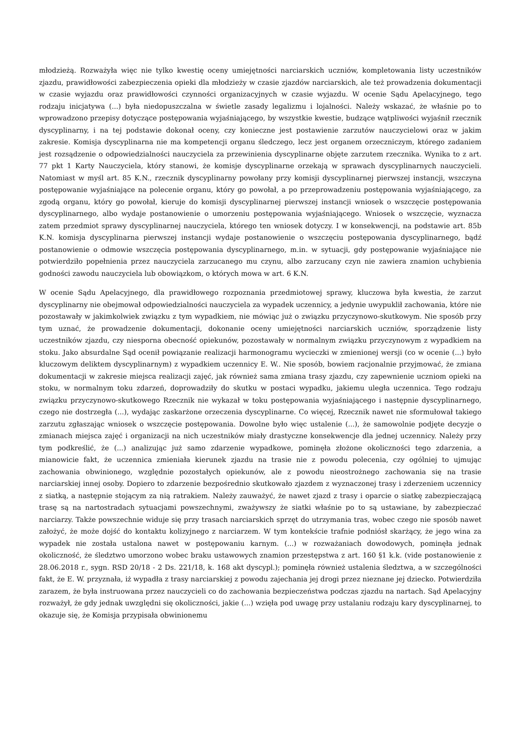młodzieżą. Rozważyła więc nie tylko kwestię oceny umiejętności narciarskich uczniów, kompletowania listy uczestników zjazdu, prawidłowości zabezpieczenia opieki dla młodzieży w czasie zjazdów narciarskich, ale też prowadzenia dokumentacji w czasie wyjazdu oraz prawidłowości czynności organizacyjnych w czasie wyjazdu. W ocenie Sądu Apelacyjnego, tego rodzaju inicjatywa (...) była niedopuszczalna w świetle zasady legalizmu i lojalności. Należy wskazać, że właśnie po to wprowadzono przepisy dotyczące postępowania wyjaśniającego, by wszystkie kwestie, budzące wątpliwości wyjaśnił rzecznik dyscyplinarny, i na tej podstawie dokonał oceny, czy konieczne jest postawienie zarzutów nauczycielowi oraz w jakim zakresie. Komisja dyscyplinarna nie ma kompetencji organu śledczego, lecz jest organem orzeczniczym, którego zadaniem jest rozsądzenie o odpowiedzialności nauczyciela za przewinienia dyscyplinarne objęte zarzutem rzecznika. Wynika to z art. 77 pkt 1 Karty Nauczyciela, który stanowi, że komisje dyscyplinarne orzekają w sprawach dyscyplinarnych nauczycieli. Natomiast w myśl art. 85 K.N., rzecznik dyscyplinarny powołany przy komisji dyscyplinarnej pierwszej instancji, wszczyna postępowanie wyjaśniające na polecenie organu, który go powołał, a po przeprowadzeniu postępowania wyjaśniającego, za zgodą organu, który go powołał, kieruje do komisji dyscyplinarnej pierwszej instancji wniosek o wszczęcie postępowania dyscyplinarnego, albo wydaje postanowienie o umorzeniu postępowania wyjaśniającego. Wniosek o wszczęcie, wyznacza zatem przedmiot sprawy dyscyplinarnej nauczyciela, którego ten wniosek dotyczy. I w konsekwencji, na podstawie art. 85b K.N. komisja dyscyplinarna pierwszej instancji wydaje postanowienie o wszczęciu postępowania dyscyplinarnego, bądź postanowienie o odmowie wszczęcia postępowania dyscyplinarnego, m.in. w sytuacji, gdy postępowanie wyjaśniające nie potwierdziło popełnienia przez nauczyciela zarzucanego mu czynu, albo zarzucany czyn nie zawiera znamion uchybienia godności zawodu nauczyciela lub obowiązkom, o których mowa w art. 6 K.N.
W ocenie Sądu Apelacyjnego, dla prawidłowego rozpoznania przedmiotowej sprawy, kluczowa była kwestia, że zarzut dyscyplinarny nie obejmował odpowiedzialności nauczyciela za wypadek uczennicy, a jedynie uwypuklił zachowania, które nie pozostawały w jakimkolwiek związku z tym wypadkiem, nie mówiąc już o związku przyczynowo-skutkowym. Nie sposób przy tym uznać, że prowadzenie dokumentacji, dokonanie oceny umiejętności narciarskich uczniów, sporządzenie listy uczestników zjazdu, czy niesporna obecność opiekunów, pozostawały w normalnym związku przyczynowym z wypadkiem na stoku. Jako absurdalne Sąd ocenił powiązanie realizacji harmonogramu wycieczki w zmienionej wersji (co w ocenie (...) było kluczowym deliktem dyscyplinarnym) z wypadkiem uczennicy E. W.. Nie sposób, bowiem racjonalnie przyjmować, że zmiana dokumentacji w zakresie miejsca realizacji zajęć, jak również sama zmiana trasy zjazdu, czy zapewnienie uczniom opieki na stoku, w normalnym toku zdarzeń, doprowadziły do skutku w postaci wypadku, jakiemu uległa uczennica. Tego rodzaju związku przyczynowo-skutkowego Rzecznik nie wykazał w toku postępowania wyjaśniającego i następnie dyscyplinarnego, czego nie dostrzegła (...), wydając zaskarżone orzeczenia dyscyplinarne. Co więcej, Rzecznik nawet nie sformułował takiego zarzutu zgłaszając wniosek o wszczęcie postępowania. Dowolne było więc ustalenie (...), że samowolnie podjęte decyzje o zmianach miejsca zajęć i organizacji na nich uczestników miały drastyczne konsekwencje dla jednej uczennicy. Należy przy tym podkreślić, że (...) analizując już samo zdarzenie wypadkowe, pominęła złożone okoliczności tego zdarzenia, a mianowicie fakt, że uczennica zmieniała kierunek zjazdu na trasie nie z powodu polecenia, czy ogólniej to ujmując zachowania obwinionego, względnie pozostałych opiekunów, ale z powodu nieostrożnego zachowania się na trasie narciarskiej innej osoby. Dopiero to zdarzenie bezpośrednio skutkowało zjazdem z wyznaczonej trasy i zderzeniem uczennicy z siatką, a następnie stojącym za nią ratrakiem. Należy zauważyć, że nawet zjazd z trasy i oparcie o siatkę zabezpieczającą trasę są na nartostradach sytuacjami powszechnymi, zważywszy że siatki właśnie po to są ustawiane, by zabezpieczać narciarzy. Także powszechnie widuje się przy trasach narciarskich sprzęt do utrzymania tras, wobec czego nie sposób nawet założyć, że może dojść do kontaktu kolizyjnego z narciarzem. W tym kontekście trafnie podniósł skarżący, że jego wina za wypadek nie została ustalona nawet w postępowaniu karnym. (...) w rozważaniach dowodowych, pominęła jednak okoliczność, że śledztwo umorzono wobec braku ustawowych znamion przestępstwa z art. 160 §1 k.k. (vide postanowienie z 28.06.2018 r., sygn. RSD 20/18 - 2 Ds. 221/18, k. 168 akt dyscypl.); pominęła również ustalenia śledztwa, a w szczególności fakt, że E. W. przyznała, iż wypadła z trasy narciarskiej z powodu zajechania jej drogi przez nieznane jej dziecko. Potwierdziła zarazem, że była instruowana przez nauczycieli co do zachowania bezpieczeństwa podczas zjazdu na nartach. Sąd Apelacyjny rozważył, że gdy jednak uwzględni się okoliczności, jakie (...) wzięła pod uwagę przy ustalaniu rodzaju kary dyscyplinarnej, to okazuje się, że Komisja przypisała obwinionemu